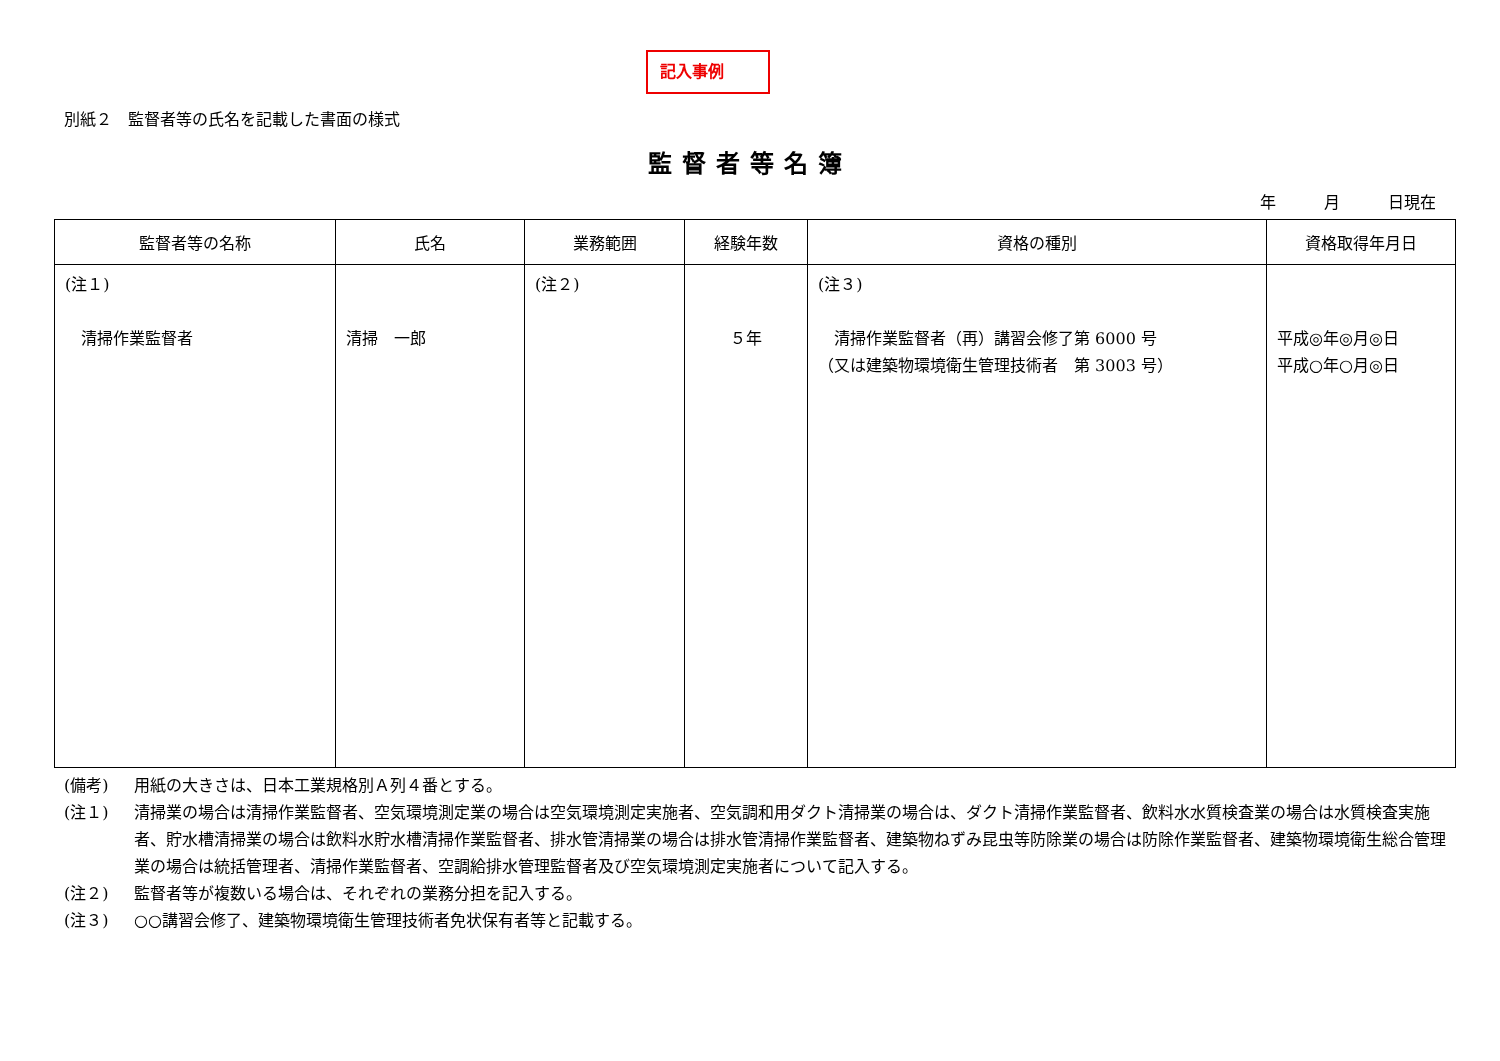記入事例
別紙２　監督者等の氏名を記載した書面の様式
監督者等名簿
年　　　月　　　日現在
| 監督者等の名称 | 氏名 | 業務範囲 | 経験年数 | 資格の種別 | 資格取得年月日 |
| --- | --- | --- | --- | --- | --- |
| (注１) 清掃作業監督者 | 清掃 一郎 | (注２) | ５年 | (注３) 清掃作業監督者（再）講習会修了第 6000 号 （又は建築物環境衛生管理技術者 第 3003 号） | 平成◎年◎月◎日 平成○年○月◎日 |
(備考) 用紙の大きさは、日本工業規格別Ａ列４番とする。
(注１) 清掃業の場合は清掃作業監督者、空気環境測定業の場合は空気環境測定実施者、空気調和用ダクト清掃業の場合は、ダクト清掃作業監督者、飲料水水質検査業の場合は水質検査実施者、貯水槽清掃業の場合は飲料水貯水槽清掃作業監督者、排水管清掃業の場合は排水管清掃作業監督者、建築物ねずみ昆虫等防除業の場合は防除作業監督者、建築物環境衛生総合管理業の場合は統括管理者、清掃作業監督者、空調給排水管理監督者及び空気環境測定実施者について記入する。
(注２) 監督者等が複数いる場合は、それぞれの業務分担を記入する。
(注３) ○○講習会修了、建築物環境衛生管理技術者免状保有者等と記載する。